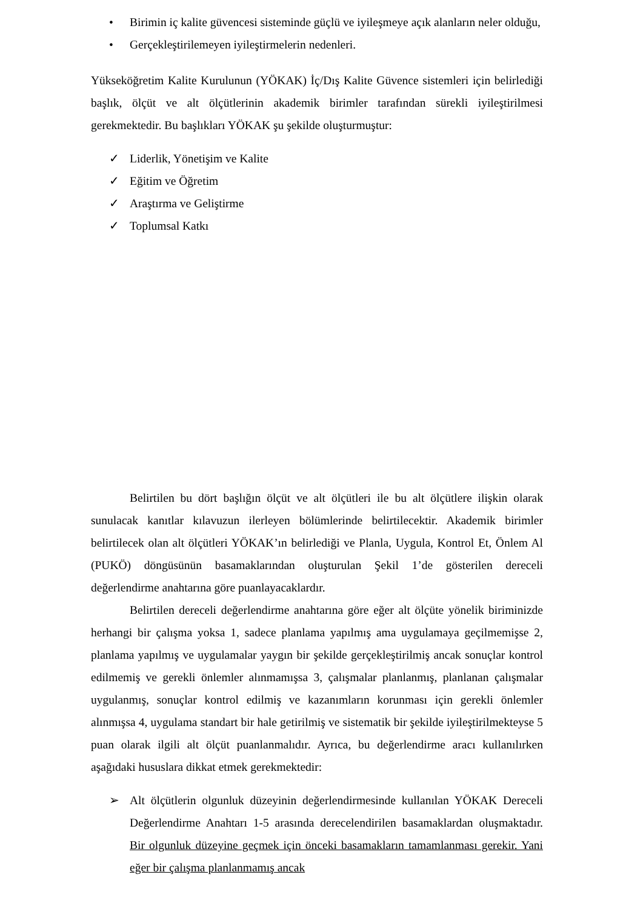• Birimin iç kalite güvencesi sisteminde güçlü ve iyileşmeye açık alanların neler olduğu,
• Gerçekleştirilemeyen iyileştirmelerin nedenleri.
Yükseköğretim Kalite Kurulunun (YÖKAK) İç/Dış Kalite Güvence sistemleri için belirlediği başlık, ölçüt ve alt ölçütlerinin akademik birimler tarafından sürekli iyileştirilmesi gerekmektedir. Bu başlıkları YÖKAK şu şekilde oluşturmuştur:
✓ Liderlik, Yönetişim ve Kalite
✓ Eğitim ve Öğretim
✓ Araştırma ve Geliştirme
✓ Toplumsal Katkı
Belirtilen bu dört başlığın ölçüt ve alt ölçütleri ile bu alt ölçütlere ilişkin olarak sunulacak kanıtlar kılavuzun ilerleyen bölümlerinde belirtilecektir. Akademik birimler belirtilecek olan alt ölçütleri YÖKAK’ın belirlediği ve Planla, Uygula, Kontrol Et, Önlem Al (PUKÖ) döngüsünün basamaklarından oluşturulan Şekil 1’de gösterilen dereceli değerlendirme anahtarına göre puanlayacaklardır.
Belirtilen dereceli değerlendirme anahtarına göre eğer alt ölçüte yönelik biriminizde herhangi bir çalışma yoksa 1, sadece planlama yapılmış ama uygulamaya geçilmemişse 2, planlama yapılmış ve uygulamalar yaygın bir şekilde gerçekleştirilmiş ancak sonuçlar kontrol edilmemiş ve gerekli önlemler alınmamışsa 3, çalışmalar planlanmış, planlanan çalışmalar uygulanmış, sonuçlar kontrol edilmiş ve kazanımların korunması için gerekli önlemler alınmışsa 4, uygulama standart bir hale getirilmiş ve sistematik bir şekilde iyileştirilmekteyse 5 puan olarak ilgili alt ölçüt puanlanmalıdır. Ayrıca, bu değerlendirme aracı kullanılırken aşağıdaki hususlara dikkat etmek gerekmektedir:
➢ Alt ölçütlerin olgunluk düzeyinin değerlendirmesinde kullanılan YÖKAK Dereceli Değerlendirme Anahtarı 1-5 arasında derecelendirilen basamaklardan oluşmaktadır. Bir olgunluk düzeyine geçmek için önceki basamakların tamamlanması gerekir. Yani eğer bir çalışma planlanmamış ancak